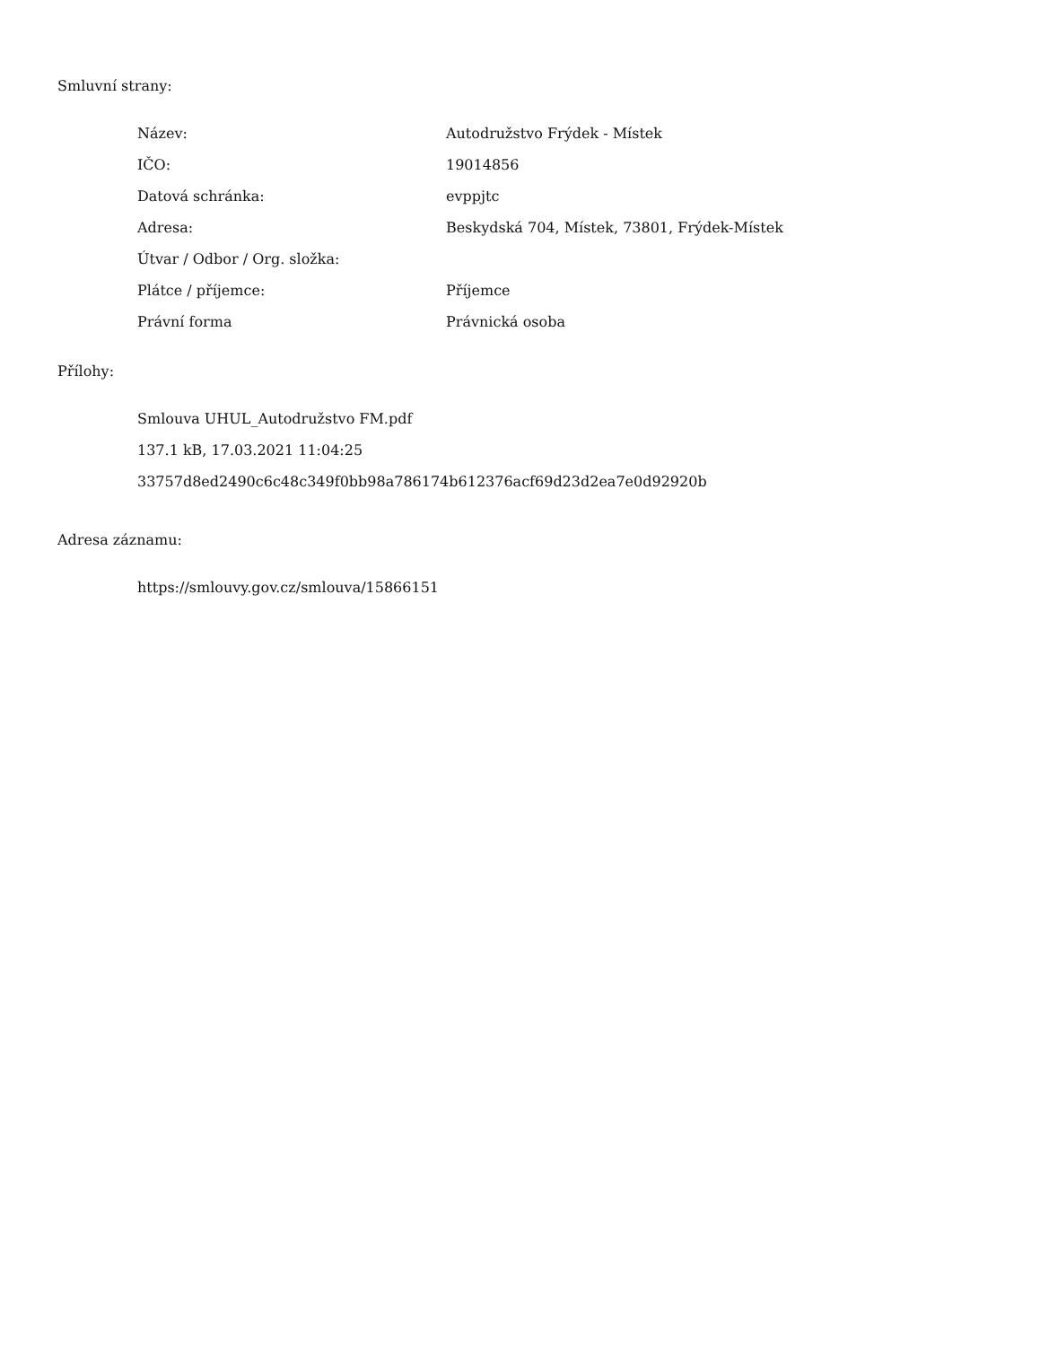Smluvní strany:
| Název: | Autodružstvo Frýdek - Místek |
| IČO: | 19014856 |
| Datová schránka: | evppjtc |
| Adresa: | Beskydská 704, Místek, 73801, Frýdek-Místek |
| Útvar / Odbor / Org. složka: | |
| Plátce / příjemce: | Příjemce |
| Právní forma | Právnická osoba |
Přílohy:
Smlouva UHUL_Autodružstvo FM.pdf
137.1 kB, 17.03.2021 11:04:25
33757d8ed2490c6c48c349f0bb98a786174b612376acf69d23d2ea7e0d92920b
Adresa záznamu:
https://smlouvy.gov.cz/smlouva/15866151